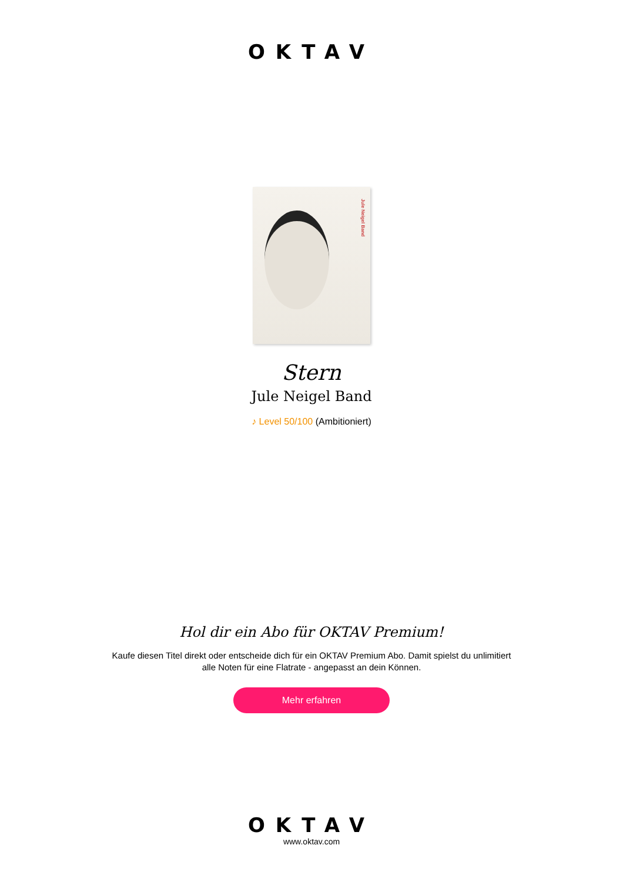OKTAV
Jule Neigel Band
Stern
Jule Neigel Band
♪ Level 50/100 (Ambitioniert)
Hol dir ein Abo für OKTAV Premium!
Kaufe diesen Titel direkt oder entscheide dich für ein OKTAV Premium Abo. Damit spielst du unlimitiert alle Noten für eine Flatrate - angepasst an dein Können.
Mehr erfahren
OKTAV
www.oktav.com